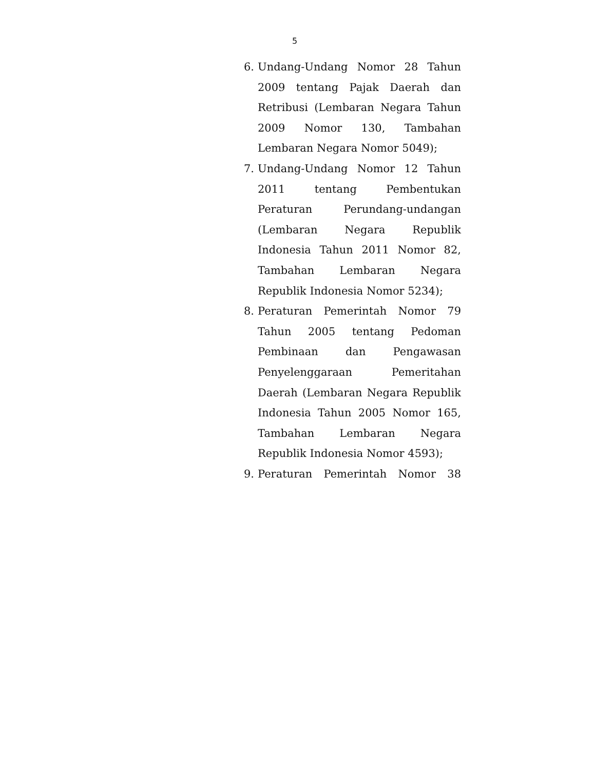5
6. Undang-Undang Nomor 28 Tahun 2009 tentang Pajak Daerah dan Retribusi (Lembaran Negara Tahun 2009 Nomor 130, Tambahan Lembaran Negara Nomor 5049);
7. Undang-Undang Nomor 12 Tahun 2011 tentang Pembentukan Peraturan Perundang-undangan (Lembaran Negara Republik Indonesia Tahun 2011 Nomor 82, Tambahan Lembaran Negara Republik Indonesia Nomor 5234);
8. Peraturan Pemerintah Nomor 79 Tahun 2005 tentang Pedoman Pembinaan dan Pengawasan Penyelenggaraan Pemeritahan Daerah (Lembaran Negara Republik Indonesia Tahun 2005 Nomor 165, Tambahan Lembaran Negara Republik Indonesia Nomor 4593);
9. Peraturan Pemerintah Nomor 38